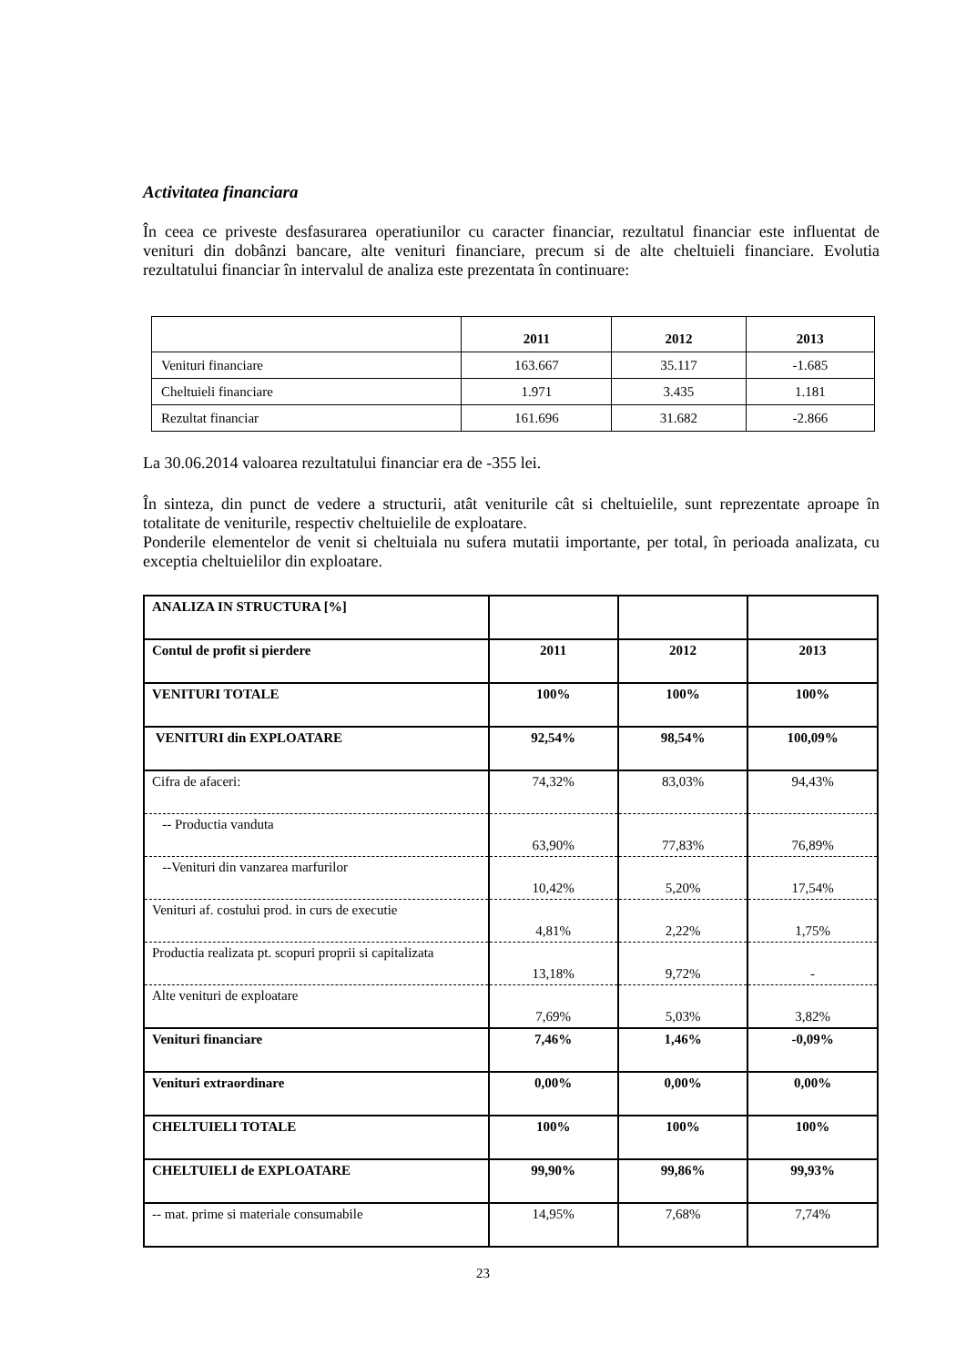Activitatea financiara
În ceea ce priveste desfasurarea operatiunilor cu caracter financiar, rezultatul financiar este influentat de venituri din dobânzi bancare, alte venituri financiare, precum si de alte cheltuieli financiare. Evolutia rezultatului financiar în intervalul de analiza este prezentata în continuare:
| | 2011 | 2012 | 2013 |
| --- | --- | --- | --- |
| Venituri financiare | 163.667 | 35.117 | -1.685 |
| Cheltuieli financiare | 1.971 | 3.435 | 1.181 |
| Rezultat financiar | 161.696 | 31.682 | -2.866 |
La 30.06.2014 valoarea rezultatului financiar era de -355 lei.
În sinteza, din punct de vedere a structurii, atât veniturile cât si cheltuielile, sunt reprezentate aproape în totalitate de veniturile, respectiv cheltuielile de exploatare.
Ponderile elementelor de venit si cheltuiala nu sufera mutatii importante, per total, în perioada analizata, cu exceptia cheltuielilor din exploatare.
| ANALIZA IN STRUCTURA [%] | | | |
| Contul de profit si pierdere | 2011 | 2012 | 2013 |
| VENITURI TOTALE | 100% | 100% | 100% |
| VENITURI din EXPLOATARE | 92,54% | 98,54% | 100,09% |
| Cifra de afaceri: | 74,32% | 83,03% | 94,43% |
| -- Productia vanduta | 63,90% | 77,83% | 76,89% |
| --Venituri din vanzarea marfurilor | 10,42% | 5,20% | 17,54% |
| Venituri af. costului prod. in curs de executie | 4,81% | 2,22% | 1,75% |
| Productia realizata pt. scopuri proprii si capitalizata | 13,18% | 9,72% | - |
| Alte venituri de exploatare | 7,69% | 5,03% | 3,82% |
| Venituri financiare | 7,46% | 1,46% | -0,09% |
| Venituri extraordinare | 0,00% | 0,00% | 0,00% |
| CHELTUIELI TOTALE | 100% | 100% | 100% |
| CHELTUIELI de EXPLOATARE | 99,90% | 99,86% | 99,93% |
| -- mat. prime si materiale consumabile | 14,95% | 7,68% | 7,74% |
23